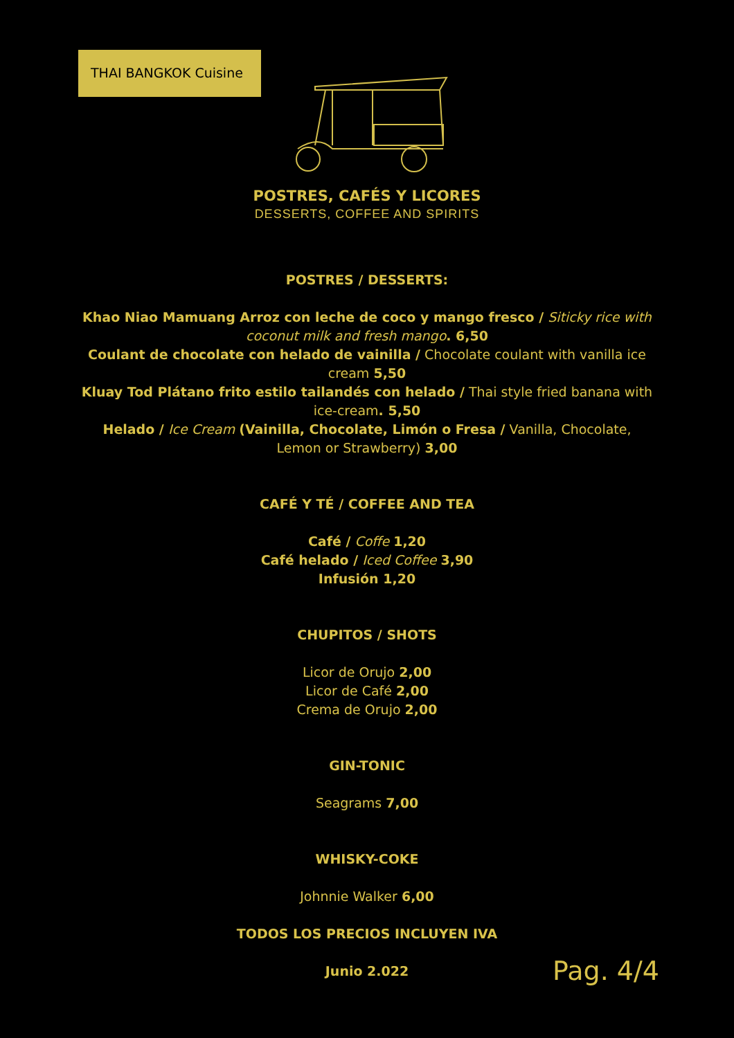THAI BANGKOK Cuisine
POSTRES, CAFÉS Y LICORES
DESSERTS, COFFEE AND SPIRITS
POSTRES / DESSERTS:
Khao Niao Mamuang Arroz con leche de coco y mango fresco / Siticky rice with coconut milk and fresh mango. 6,50
Coulant de chocolate con helado de vainilla / Chocolate coulant with vanilla ice cream 5,50
Kluay Tod Plátano frito estilo tailandés con helado / Thai style fried banana with ice-cream. 5,50
Helado / Ice Cream (Vainilla, Chocolate, Limón o Fresa / Vanilla, Chocolate, Lemon or Strawberry) 3,00
CAFÉ Y TÉ / COFFEE AND TEA
Café / Coffe 1,20
Café helado / Iced Coffee 3,90
Infusión 1,20
CHUPITOS / SHOTS
Licor de Orujo 2,00
Licor de Café 2,00
Crema de Orujo 2,00
GIN-TONIC
Seagrams 7,00
WHISKY-COKE
Johnnie Walker 6,00
TODOS LOS PRECIOS INCLUYEN IVA
Junio 2.022
Pag. 4/4